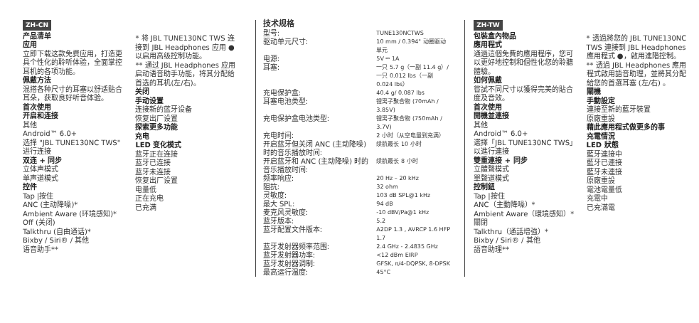ZH-CN
产品清单
应用
立即下载这款免费应用，打造更具个性化的聆听体验，全面掌控耳机的各项功能。
佩戴方法
混搭各种尺寸的耳塞以舒适贴合耳朵，获取良好听音体验。
首次使用
开启和连接
其他
Android™ 6.0+
选择 "JBL TUNE130NC TWS" 进行连接
双连 + 同步
立体声模式
单声道模式
控件
Tap |按住
ANC (主动降噪)*
Ambient Aware (环境感知)*
Off (关闭)
Talkthru (自由通话)*
Bixby / Siri® / 其他
语音助手**
* 将 JBL TUNE130NC TWS 连接到 JBL Headphones 应用 ● 以启用高级控制功能。
** 通过 JBL Headphones 应用启动语音助手功能，将其分配给首选的耳机(左/右)。
关闭
手动设置
连接新的蓝牙设备
恢复出厂设置
探索更多功能
充电
LED 变化模式
蓝牙正在连接
蓝牙已连接
蓝牙未连接
恢复出厂设置
电量低
正在充电
已充满
技术规格
| 型号: | TUNE130NCTWS |
| 驱动单元尺寸: | 10 mm / 0.394" 动圈驱动单元 |
| 电源: | 5V ⎓ 1A |
| 耳塞: | 一只 5.7 g（一副 11.4 g）/ 一只 0.012 lbs（一副 0.024 lbs） |
| 充电保护盒: | 40.4 g/ 0.087 lbs |
| 耳塞电池类型: | 锂离子聚合物 (70mAh / 3.85V) |
| 充电保护盒电池类型: | 锂离子聚合物 (750mAh / 3.7V) |
| 充电时间: | 2 小时（从空电量到充满） |
| 开启蓝牙但关闭 ANC (主动降噪) 时的音乐播放时间: | 续航最长 10 小时 |
| 开启蓝牙和 ANC (主动降噪) 时的音乐播放时间: | 续航最长 8 小时 |
| 频率响应: | 20 Hz – 20 kHz |
| 阻抗: | 32 ohm |
| 灵敏度: | 103 dB SPL@1 kHz |
| 最大 SPL: | 94 dB |
| 麦克风灵敏度: | -10 dBV/Pa@1 kHz |
| 蓝牙版本: | 5.2 |
| 蓝牙配置文件版本: | A2DP 1.3 , AVRCP 1.6 HFP 1.7 |
| 蓝牙发射器频率范围: | 2.4 GHz - 2.4835 GHz |
| 蓝牙发射器功率: | <12 dBm EIRP |
| 蓝牙发射器调制: | GFSK, π/4-DQPSK, 8-DPSK |
| 最高运行温度: | 45°C |
ZH-TW
包裝盒內物品
應用程式
通過這個免費的應用程序，您可以更好地控制和個性化您的聆聽體驗。
如何佩戴
嘗試不同尺寸以獲得完美的貼合度及音效。
首次使用
開機並連接
其他
Android™ 6.0+
選擇「JBL TUNE130NC TWS」以進行連接
雙重連接 + 同步
立體聲模式
單聲道模式
控制鈕
Tap |按住
ANC（主動降噪）*
Ambient Aware（環境感知）*
關閉
Talkthru（通話增強）*
Bixby / Siri® / 其他
語音助理**
* 透過將您的 JBL TUNE130NC TWS 連接到 JBL Headphones 應用程式 ●，啟用進階控制。
** 透過 JBL Headphones 應用程式啟用語音助理，並將其分配給您的首選耳塞 (左/右) 。
關機
手動設定
連接至新的藍牙裝置
原廠重設
藉此應用程式做更多的事
充電情況
LED 狀態
藍牙連接中
藍牙已連接
藍牙未連接
原廠重設
電池電量低
充電中
已充滿電